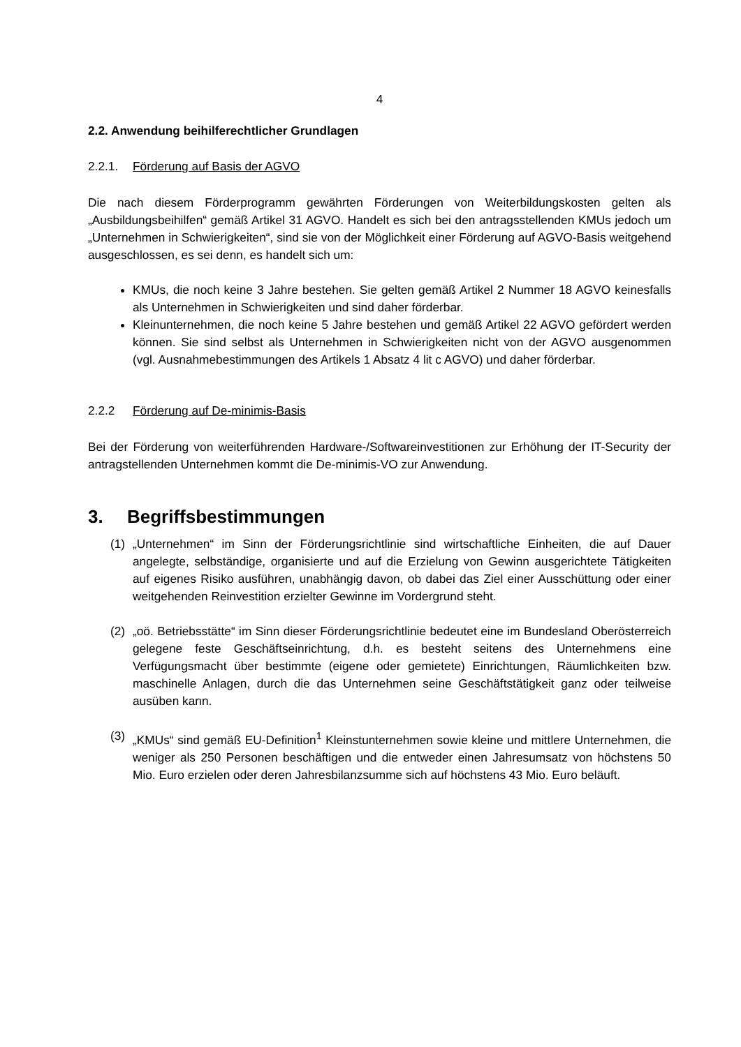4
2.2. Anwendung beihilferechtlicher Grundlagen
2.2.1. Förderung auf Basis der AGVO
Die nach diesem Förderprogramm gewährten Förderungen von Weiterbildungskosten gelten als „Ausbildungsbeihilfen“ gemäß Artikel 31 AGVO. Handelt es sich bei den antragsstellenden KMUs jedoch um „Unternehmen in Schwierigkeiten“, sind sie von der Möglichkeit einer Förderung auf AGVO-Basis weitgehend ausgeschlossen, es sei denn, es handelt sich um:
KMUs, die noch keine 3 Jahre bestehen. Sie gelten gemäß Artikel 2 Nummer 18 AGVO keinesfalls als Unternehmen in Schwierigkeiten und sind daher förderbar.
Kleinunternehmen, die noch keine 5 Jahre bestehen und gemäß Artikel 22 AGVO gefördert werden können. Sie sind selbst als Unternehmen in Schwierigkeiten nicht von der AGVO ausgenommen (vgl. Ausnahmebestimmungen des Artikels 1 Absatz 4 lit c AGVO) und daher förderbar.
2.2.2 Förderung auf De-minimis-Basis
Bei der Förderung von weiterführenden Hardware-/Softwareinvestitionen zur Erhöhung der IT-Security der antragstellenden Unternehmen kommt die De-minimis-VO zur Anwendung.
3. Begriffsbestimmungen
(1) „Unternehmen“ im Sinn der Förderungsrichtlinie sind wirtschaftliche Einheiten, die auf Dauer angelegte, selbständige, organisierte und auf die Erzielung von Gewinn ausgerichtete Tätigkeiten auf eigenes Risiko ausführen, unabhängig davon, ob dabei das Ziel einer Ausschüttung oder einer weitgehenden Reinvestition erzielter Gewinne im Vordergrund steht.
(2) „oö. Betriebsstätte“ im Sinn dieser Förderungsrichtlinie bedeutet eine im Bundesland Oberösterreich gelegene feste Geschäftseinrichtung, d.h. es besteht seitens des Unternehmens eine Verfügungsmacht über bestimmte (eigene oder gemietete) Einrichtungen, Räumlichkeiten bzw. maschinelle Anlagen, durch die das Unternehmen seine Geschäftstätigkeit ganz oder teilweise ausüben kann.
(3) „KMUs“ sind gemäß EU-Definition<sup>1</sup> Kleinstunternehmen sowie kleine und mittlere Unternehmen, die weniger als 250 Personen beschäftigen und die entweder einen Jahresumsatz von höchstens 50 Mio. Euro erzielen oder deren Jahresbilanzsumme sich auf höchstens 43 Mio. Euro beläuft.